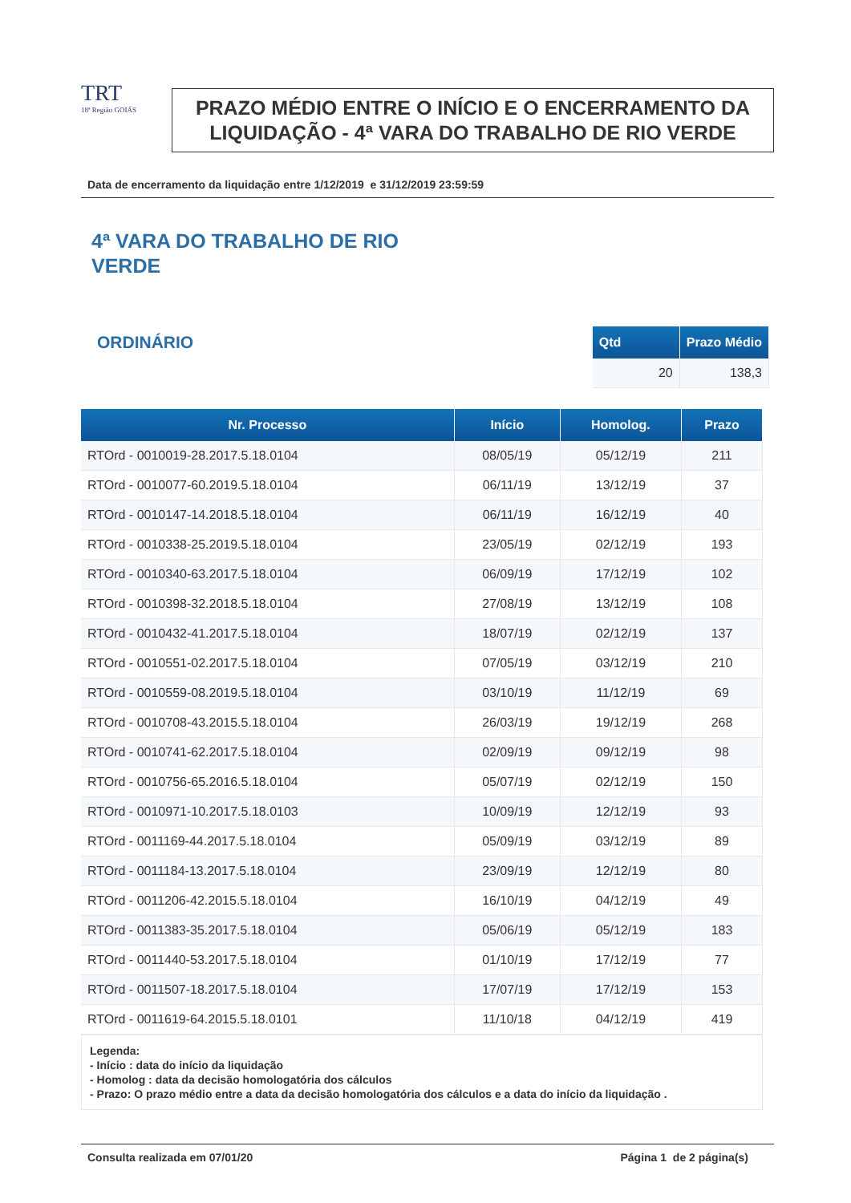TRT
18ª Região GOIÁS
PRAZO MÉDIO ENTRE O INÍCIO E O ENCERRAMENTO DA LIQUIDAÇÃO - 4ª VARA DO TRABALHO DE RIO VERDE
Data de encerramento da liquidação entre 1/12/2019 e 31/12/2019 23:59:59
4ª VARA DO TRABALHO DE RIO
VERDE
ORDINÁRIO
| Qtd | Prazo Médio |
| --- | --- |
| 20 | 138,3 |
| Nr. Processo | Início | Homolog. | Prazo |
| --- | --- | --- | --- |
| RTOrd - 0010019-28.2017.5.18.0104 | 08/05/19 | 05/12/19 | 211 |
| RTOrd - 0010077-60.2019.5.18.0104 | 06/11/19 | 13/12/19 | 37 |
| RTOrd - 0010147-14.2018.5.18.0104 | 06/11/19 | 16/12/19 | 40 |
| RTOrd - 0010338-25.2019.5.18.0104 | 23/05/19 | 02/12/19 | 193 |
| RTOrd - 0010340-63.2017.5.18.0104 | 06/09/19 | 17/12/19 | 102 |
| RTOrd - 0010398-32.2018.5.18.0104 | 27/08/19 | 13/12/19 | 108 |
| RTOrd - 0010432-41.2017.5.18.0104 | 18/07/19 | 02/12/19 | 137 |
| RTOrd - 0010551-02.2017.5.18.0104 | 07/05/19 | 03/12/19 | 210 |
| RTOrd - 0010559-08.2019.5.18.0104 | 03/10/19 | 11/12/19 | 69 |
| RTOrd - 0010708-43.2015.5.18.0104 | 26/03/19 | 19/12/19 | 268 |
| RTOrd - 0010741-62.2017.5.18.0104 | 02/09/19 | 09/12/19 | 98 |
| RTOrd - 0010756-65.2016.5.18.0104 | 05/07/19 | 02/12/19 | 150 |
| RTOrd - 0010971-10.2017.5.18.0103 | 10/09/19 | 12/12/19 | 93 |
| RTOrd - 0011169-44.2017.5.18.0104 | 05/09/19 | 03/12/19 | 89 |
| RTOrd - 0011184-13.2017.5.18.0104 | 23/09/19 | 12/12/19 | 80 |
| RTOrd - 0011206-42.2015.5.18.0104 | 16/10/19 | 04/12/19 | 49 |
| RTOrd - 0011383-35.2017.5.18.0104 | 05/06/19 | 05/12/19 | 183 |
| RTOrd - 0011440-53.2017.5.18.0104 | 01/10/19 | 17/12/19 | 77 |
| RTOrd - 0011507-18.2017.5.18.0104 | 17/07/19 | 17/12/19 | 153 |
| RTOrd - 0011619-64.2015.5.18.0101 | 11/10/18 | 04/12/19 | 419 |
Legenda:
- Início : data do início da liquidação
- Homolog : data da decisão homologatória dos cálculos
- Prazo: O prazo médio entre a data da decisão homologatória dos cálculos e a data do início da liquidação .
Consulta realizada em 07/01/20 Página 1 de 2 página(s)